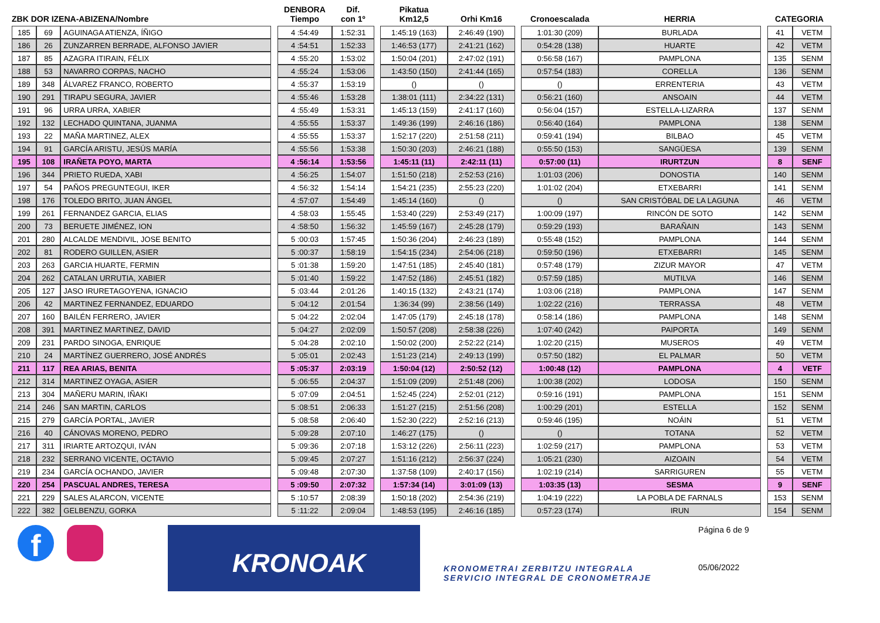| ZBK DOR IZENA-ABIZENA/Nombre | | | | DENBORA Tiempo | Dif. con 1º | | Pikatua Km12,5 | Orhi Km16 | | Cronoescalada | HERRIA | | CATEGORIA | |
| --- | --- | --- | --- | --- | --- | --- | --- | --- | --- | --- | --- | --- | --- | --- |
| 185 | 69 | AGUINAGA ATIENZA, ÍÑIGO | | 4 :54:49 | 1:52:31 | | 1:45:19 (163) | 2:46:49 (190) | | 1:01:30 (209) | BURLADA | | 41 | VETM |
| 186 | 26 | ZUNZARREN BERRADE, ALFONSO JAVIER | | 4 :54:51 | 1:52:33 | | 1:46:53 (177) | 2:41:21 (162) | | 0:54:28 (138) | HUARTE | | 42 | VETM |
| 187 | 85 | AZAGRA ITIRAIN, FÉLIX | | 4 :55:20 | 1:53:02 | | 1:50:04 (201) | 2:47:02 (191) | | 0:56:58 (167) | PAMPLONA | | 135 | SENM |
| 188 | 53 | NAVARRO CORPAS, NACHO | | 4 :55:24 | 1:53:06 | | 1:43:50 (150) | 2:41:44 (165) | | 0:57:54 (183) | CORELLA | | 136 | SENM |
| 189 | 348 | ÁLVAREZ FRANCO, ROBERTO | | 4 :55:37 | 1:53:19 | | () | () | | () | ERRENTERIA | | 43 | VETM |
| 190 | 291 | TIRAPU SEGURA, JAVIER | | 4 :55:46 | 1:53:28 | | 1:38:01 (111) | 2:34:22 (131) | | 0:56:21 (160) | ANSOAIN | | 44 | VETM |
| 191 | 96 | URRA URRA, XABIER | | 4 :55:49 | 1:53:31 | | 1:45:13 (159) | 2:41:17 (160) | | 0:56:04 (157) | ESTELLA-LIZARRA | | 137 | SENM |
| 192 | 132 | LECHADO QUINTANA, JUANMA | | 4 :55:55 | 1:53:37 | | 1:49:36 (199) | 2:46:16 (186) | | 0:56:40 (164) | PAMPLONA | | 138 | SENM |
| 193 | 22 | MAÑA MARTINEZ, ALEX | | 4 :55:55 | 1:53:37 | | 1:52:17 (220) | 2:51:58 (211) | | 0:59:41 (194) | BILBAO | | 45 | VETM |
| 194 | 91 | GARCÍA ARISTU, JESÚS MARÍA | | 4 :55:56 | 1:53:38 | | 1:50:30 (203) | 2:46:21 (188) | | 0:55:50 (153) | SANGÜESA | | 139 | SENM |
| 195 | 108 | IRAÑETA POYO, MARTA | | 4 :56:14 | 1:53:56 | | 1:45:11 (11) | 2:42:11 (11) | | 0:57:00 (11) | IRURTZUN | | 8 | SENF |
| 196 | 344 | PRIETO RUEDA, XABI | | 4 :56:25 | 1:54:07 | | 1:51:50 (218) | 2:52:53 (216) | | 1:01:03 (206) | DONOSTIA | | 140 | SENM |
| 197 | 54 | PAÑOS PREGUNTEGUI, IKER | | 4 :56:32 | 1:54:14 | | 1:54:21 (235) | 2:55:23 (220) | | 1:01:02 (204) | ETXEBARRI | | 141 | SENM |
| 198 | 176 | TOLEDO BRITO, JUAN ÁNGEL | | 4 :57:07 | 1:54:49 | | 1:45:14 (160) | () | | () | SAN CRISTÓBAL DE LA LAGUNA | | 46 | VETM |
| 199 | 261 | FERNANDEZ GARCIA, ELIAS | | 4 :58:03 | 1:55:45 | | 1:53:40 (229) | 2:53:49 (217) | | 1:00:09 (197) | RINCÓN DE SOTO | | 142 | SENM |
| 200 | 73 | BERUETE JIMÉNEZ, ION | | 4 :58:50 | 1:56:32 | | 1:45:59 (167) | 2:45:28 (179) | | 0:59:29 (193) | BARAÑAIN | | 143 | SENM |
| 201 | 280 | ALCALDE MENDIVIL, JOSE BENITO | | 5 :00:03 | 1:57:45 | | 1:50:36 (204) | 2:46:23 (189) | | 0:55:48 (152) | PAMPLONA | | 144 | SENM |
| 202 | 81 | RODERO GUILLEN, ASIER | | 5 :00:37 | 1:58:19 | | 1:54:15 (234) | 2:54:06 (218) | | 0:59:50 (196) | ETXEBARRI | | 145 | SENM |
| 203 | 263 | GARCIA HUARTE, FERMIN | | 5 :01:38 | 1:59:20 | | 1:47:51 (185) | 2:45:40 (181) | | 0:57:48 (179) | ZIZUR MAYOR | | 47 | VETM |
| 204 | 262 | CATALAN URRUTIA, XABIER | | 5 :01:40 | 1:59:22 | | 1:47:52 (186) | 2:45:51 (182) | | 0:57:59 (185) | MUTILVA | | 146 | SENM |
| 205 | 127 | JASO IRURETAGOYENA, IGNACIO | | 5 :03:44 | 2:01:26 | | 1:40:15 (132) | 2:43:21 (174) | | 1:03:06 (218) | PAMPLONA | | 147 | SENM |
| 206 | 42 | MARTINEZ FERNANDEZ, EDUARDO | | 5 :04:12 | 2:01:54 | | 1:36:34 (99) | 2:38:56 (149) | | 1:02:22 (216) | TERRASSA | | 48 | VETM |
| 207 | 160 | BAILÉN FERRERO, JAVIER | | 5 :04:22 | 2:02:04 | | 1:47:05 (179) | 2:45:18 (178) | | 0:58:14 (186) | PAMPLONA | | 148 | SENM |
| 208 | 391 | MARTINEZ MARTINEZ, DAVID | | 5 :04:27 | 2:02:09 | | 1:50:57 (208) | 2:58:38 (226) | | 1:07:40 (242) | PAIPORTA | | 149 | SENM |
| 209 | 231 | PARDO SINOGA, ENRIQUE | | 5 :04:28 | 2:02:10 | | 1:50:02 (200) | 2:52:22 (214) | | 1:02:20 (215) | MUSEROS | | 49 | VETM |
| 210 | 24 | MARTÍNEZ GUERRERO, JOSÉ ANDRÉS | | 5 :05:01 | 2:02:43 | | 1:51:23 (214) | 2:49:13 (199) | | 0:57:50 (182) | EL PALMAR | | 50 | VETM |
| 211 | 117 | REA ARIAS, BENITA | | 5 :05:37 | 2:03:19 | | 1:50:04 (12) | 2:50:52 (12) | | 1:00:48 (12) | PAMPLONA | | 4 | VETF |
| 212 | 314 | MARTINEZ OYAGA, ASIER | | 5 :06:55 | 2:04:37 | | 1:51:09 (209) | 2:51:48 (206) | | 1:00:38 (202) | LODOSA | | 150 | SENM |
| 213 | 304 | MAÑERU MARIN, IÑAKI | | 5 :07:09 | 2:04:51 | | 1:52:45 (224) | 2:52:01 (212) | | 0:59:16 (191) | PAMPLONA | | 151 | SENM |
| 214 | 246 | SAN MARTIN, CARLOS | | 5 :08:51 | 2:06:33 | | 1:51:27 (215) | 2:51:56 (208) | | 1:00:29 (201) | ESTELLA | | 152 | SENM |
| 215 | 279 | GARCÍA PORTAL, JAVIER | | 5 :08:58 | 2:06:40 | | 1:52:30 (222) | 2:52:16 (213) | | 0:59:46 (195) | NOÁIN | | 51 | VETM |
| 216 | 40 | CÁNOVAS MORENO, PEDRO | | 5 :09:28 | 2:07:10 | | 1:46:27 (175) | () | | () | TOTANA | | 52 | VETM |
| 217 | 311 | IRIARTE ARTOZQUI, IVÁN | | 5 :09:36 | 2:07:18 | | 1:53:12 (226) | 2:56:11 (223) | | 1:02:59 (217) | PAMPLONA | | 53 | VETM |
| 218 | 232 | SERRANO VICENTE, OCTAVIO | | 5 :09:45 | 2:07:27 | | 1:51:16 (212) | 2:56:37 (224) | | 1:05:21 (230) | AIZOAIN | | 54 | VETM |
| 219 | 234 | GARCÍA OCHANDO, JAVIER | | 5 :09:48 | 2:07:30 | | 1:37:58 (109) | 2:40:17 (156) | | 1:02:19 (214) | SARRIGUREN | | 55 | VETM |
| 220 | 254 | PASCUAL ANDRES, TERESA | | 5 :09:50 | 2:07:32 | | 1:57:34 (14) | 3:01:09 (13) | | 1:03:35 (13) | SESMA | | 9 | SENF |
| 221 | 229 | SALES ALARCON, VICENTE | | 5 :10:57 | 2:08:39 | | 1:50:18 (202) | 2:54:36 (219) | | 1:04:19 (222) | LA POBLA DE FARNALS | | 153 | SENM |
| 222 | 382 | GELBENZU, GORKA | | 5 :11:22 | 2:09:04 | | 1:48:53 (195) | 2:46:16 (185) | | 0:57:23 (174) | IRUN | | 154 | SENM |
f
KRONOAK
KRONOMETRAI ZERBITZU INTEGRALA
SERVICIO INTEGRAL DE CRONOMETRAJE
Página 6 de 9
05/06/2022